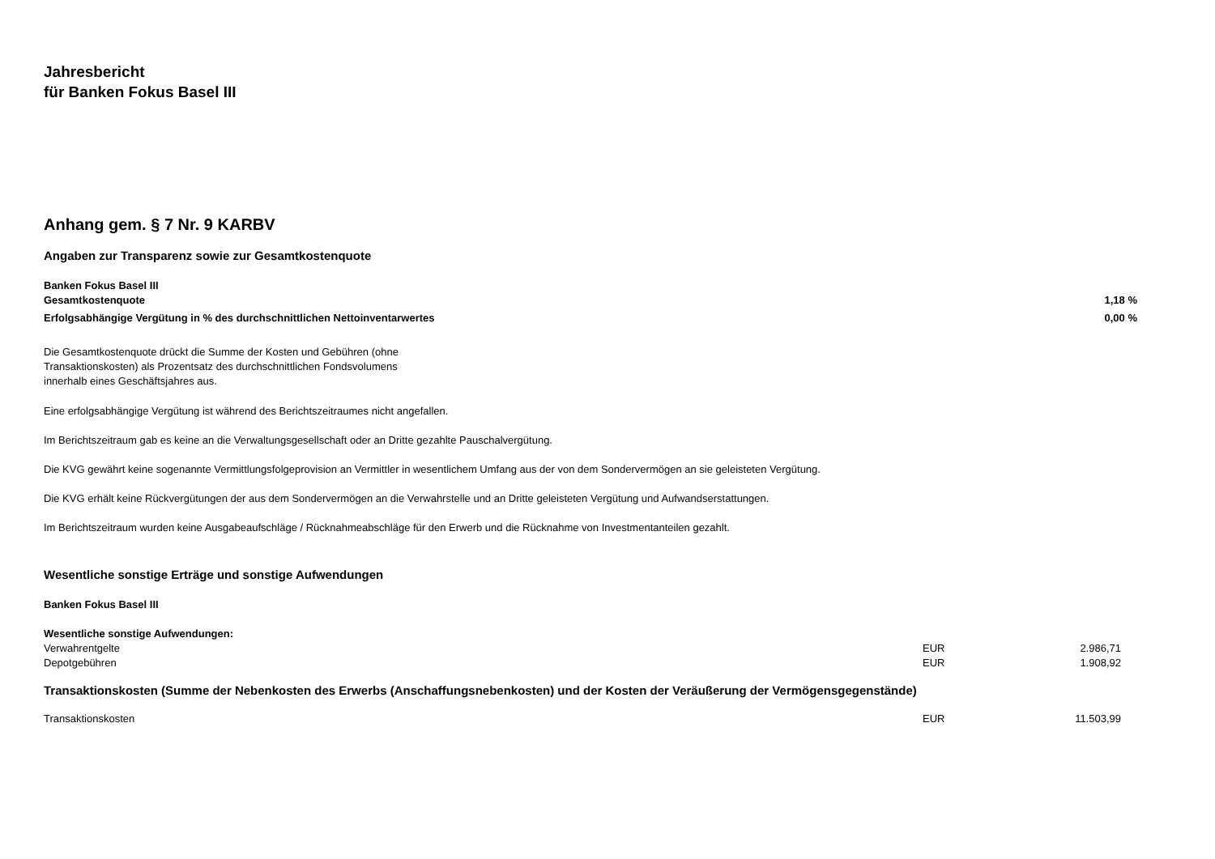Jahresbericht
für Banken Fokus Basel III
Anhang gem. § 7 Nr. 9 KARBV
Angaben zur Transparenz sowie zur Gesamtkostenquote
| Banken Fokus Basel III | |
| Gesamtkostenquote | 1,18 % |
| Erfolgsabhängige Vergütung in % des durchschnittlichen Nettoinventarwertes | 0,00 % |
Die Gesamtkostenquote drückt die Summe der Kosten und Gebühren (ohne
Transaktionskosten) als Prozentsatz des durchschnittlichen Fondsvolumens
innerhalb eines Geschäftsjahres aus.
Eine erfolgsabhängige Vergütung ist während des Berichtszeitraumes nicht angefallen.
Im Berichtszeitraum gab es keine an die Verwaltungsgesellschaft oder an Dritte gezahlte Pauschalvergütung.
Die KVG gewährt keine sogenannte Vermittlungsfolgeprovision an Vermittler in wesentlichem Umfang aus der von dem Sondervermögen an sie geleisteten Vergütung.
Die KVG erhält keine Rückvergütungen der aus dem Sondervermögen an die Verwahrstelle und an Dritte geleisteten Vergütung und Aufwandserstattungen.
Im Berichtszeitraum wurden keine Ausgabeaufschläge / Rücknahmeabschläge für den Erwerb und die Rücknahme von Investmentanteilen gezahlt.
Wesentliche sonstige Erträge und sonstige Aufwendungen
Banken Fokus Basel III
| Wesentliche sonstige Aufwendungen: | | |
| Verwahrentgelte | EUR | 2.986,71 |
| Depotgebühren | EUR | 1.908,92 |
Transaktionskosten (Summe der Nebenkosten des Erwerbs (Anschaffungsnebenkosten) und der Kosten der Veräußerung der Vermögensgegenstände)
| Transaktionskosten | EUR | 11.503,99 |